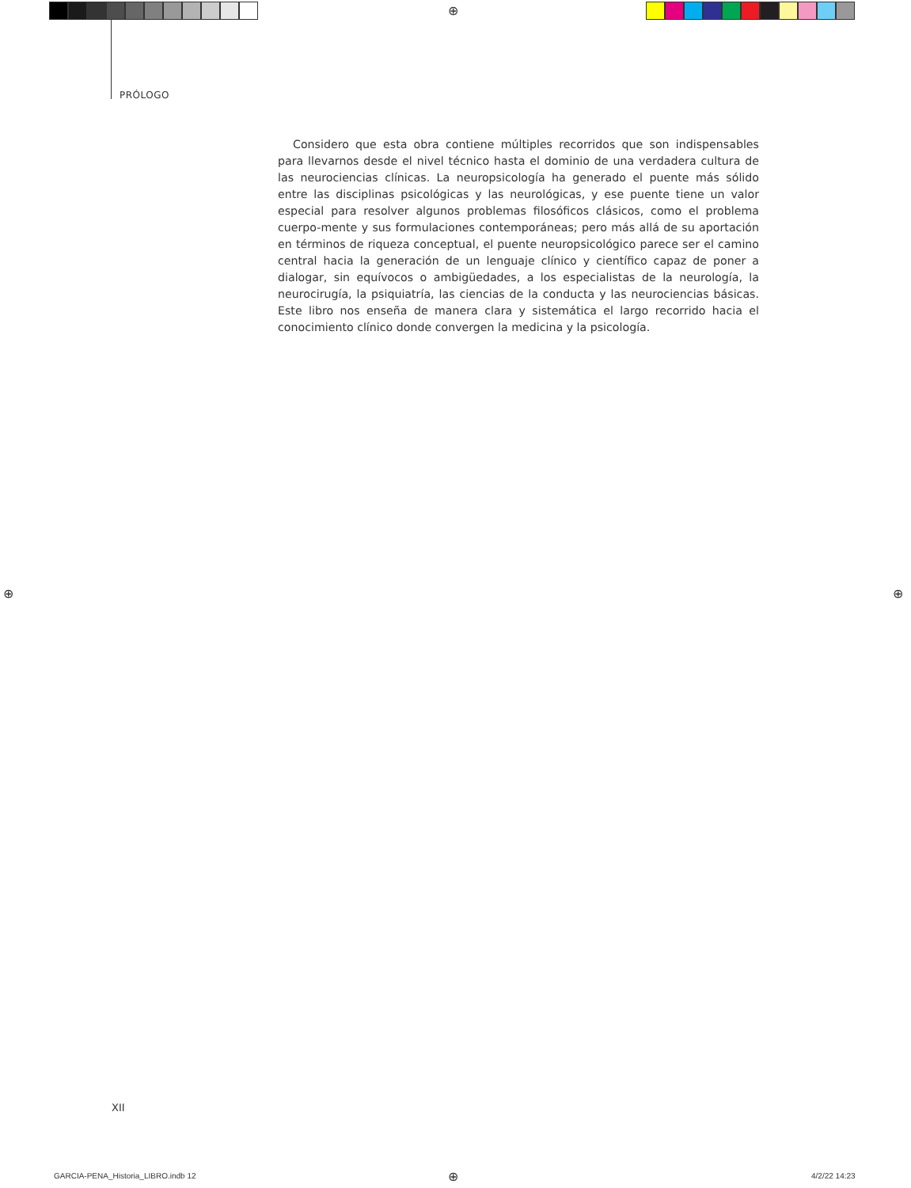⊕
⊕ ⊕
⊕
PRÓLOGO
Considero que esta obra contiene múltiples recorridos que son indispensables para llevarnos desde el nivel técnico hasta el dominio de una verdadera cultura de las neurociencias clínicas. La neuropsicología ha generado el puente más sólido entre las disciplinas psicológicas y las neurológicas, y ese puente tiene un valor especial para resolver algunos problemas filosóficos clásicos, como el problema cuerpo-mente y sus formulaciones contemporáneas; pero más allá de su aportación en términos de riqueza conceptual, el puente neuropsicológico parece ser el camino central hacia la generación de un lenguaje clínico y científico capaz de poner a dialogar, sin equívocos o ambigüedades, a los especialistas de la neurología, la neurocirugía, la psiquiatría, las ciencias de la conducta y las neurociencias básicas. Este libro nos enseña de manera clara y sistemática el largo recorrido hacia el conocimiento clínico donde convergen la medicina y la psicología.
XII
GARCIA-PENA_Historia_LIBRO.indb 12
4/2/22 14:23